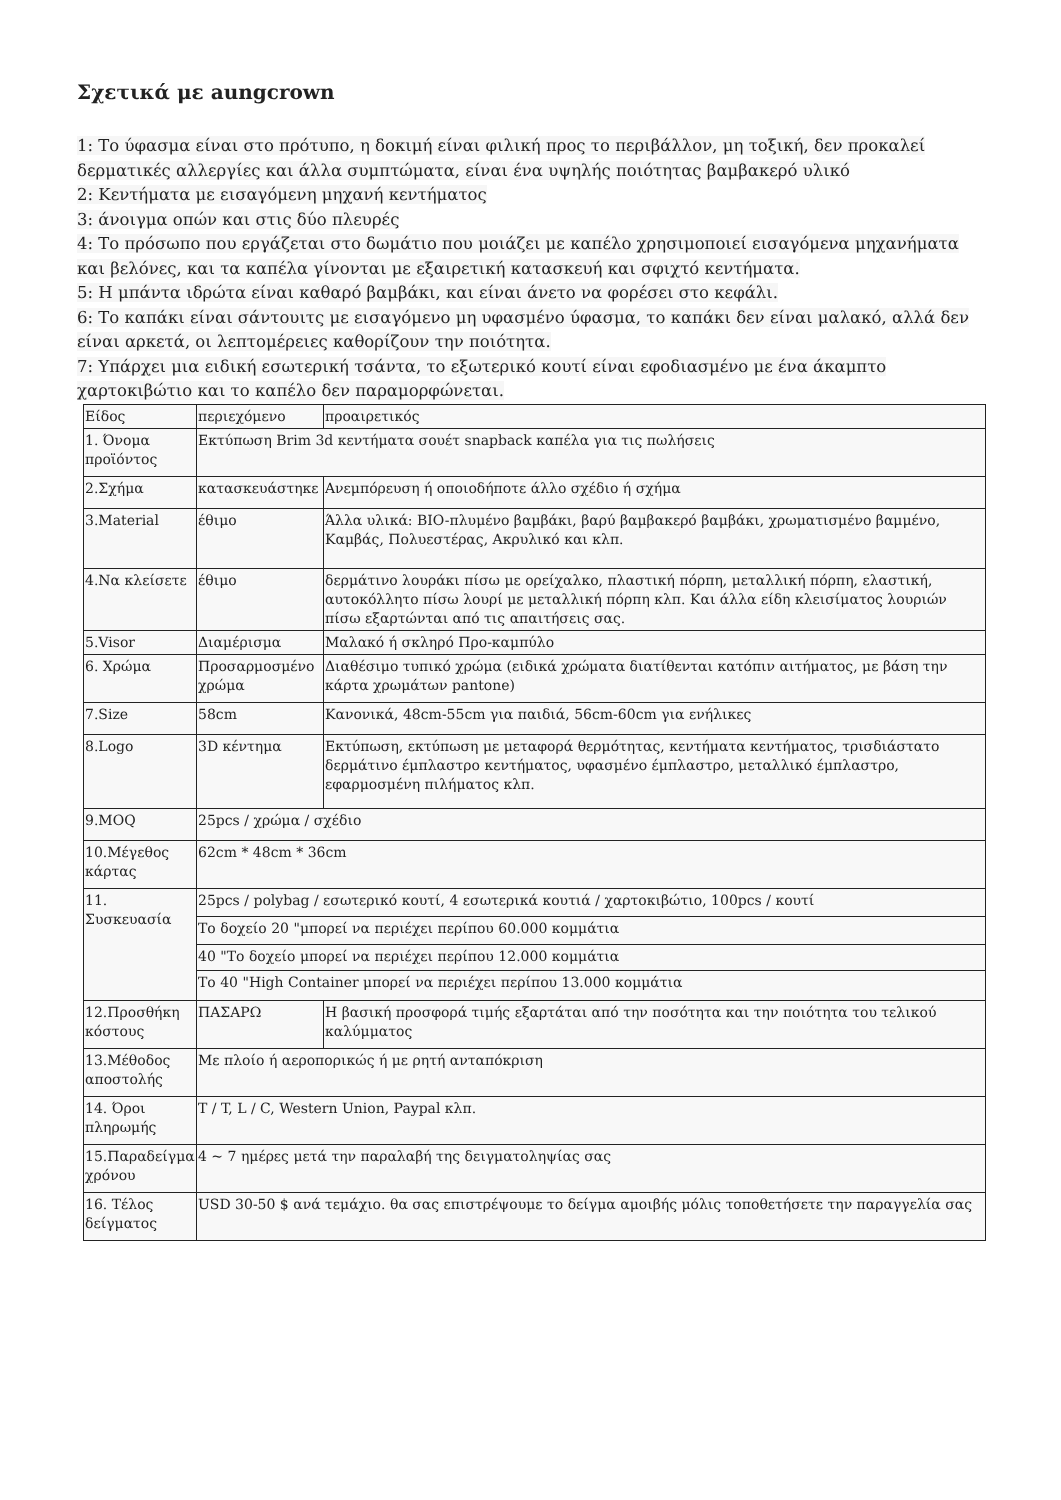Σχετικά με aungcrown
1: Το ύφασμα είναι στο πρότυπο, η δοκιμή είναι φιλική προς το περιβάλλον, μη τοξική, δεν προκαλεί δερματικές αλλεργίες και άλλα συμπτώματα, είναι ένα υψηλής ποιότητας βαμβακερό υλικό
2: Κεντήματα με εισαγόμενη μηχανή κεντήματος
3: άνοιγμα οπών και στις δύο πλευρές
4: Το πρόσωπο που εργάζεται στο δωμάτιο που μοιάζει με καπέλο χρησιμοποιεί εισαγόμενα μηχανήματα και βελόνες, και τα καπέλα γίνονται με εξαιρετική κατασκευή και σφιχτό κεντήματα.
5: Η μπάντα ιδρώτα είναι καθαρό βαμβάκι, και είναι άνετο να φορέσει στο κεφάλι.
6: Το καπάκι είναι σάντουιτς με εισαγόμενο μη υφασμένο ύφασμα, το καπάκι δεν είναι μαλακό, αλλά δεν είναι αρκετά, οι λεπτομέρειες καθορίζουν την ποιότητα.
7: Υπάρχει μια ειδική εσωτερική τσάντα, το εξωτερικό κουτί είναι εφοδιασμένο με ένα άκαμπτο χαρτοκιβώτιο και το καπέλο δεν παραμορφώνεται.
| Είδος | περιεχόμενο | προαιρετικός |
| 1. Όνομα προϊόντος | Εκτύπωση Brim 3d κεντήματα σουέτ snapback καπέλα για τις πωλήσεις | |
| 2.Σχήμα | κατασκευάστηκε | Ανεμπόρευση ή οποιοδήποτε άλλο σχέδιο ή σχήμα |
| 3.Material | έθιμο | Άλλα υλικά: BIO-πλυμένο βαμβάκι, βαρύ βαμβακερό βαμβάκι, χρωματισμένο βαμμένο, Καμβάς, Πολυεστέρας, Ακρυλικό και κλπ. |
| 4.Να κλείσετε | έθιμο | δερμάτινο λουράκι πίσω με ορείχαλκο, πλαστική πόρπη, μεταλλική πόρπη, ελαστική, αυτοκόλλητο πίσω λουρί με μεταλλική πόρπη κλπ. Και άλλα είδη κλεισίματος λουριών πίσω εξαρτώνται από τις απαιτήσεις σας. |
| 5.Visor | Διαμέρισμα | Μαλακό ή σκληρό Προ-καμπύλο |
| 6. Χρώμα | Προσαρμοσμένο χρώμα | Διαθέσιμο τυπικό χρώμα (ειδικά χρώματα διατίθενται κατόπιν αιτήματος, με βάση την κάρτα χρωμάτων pantone) |
| 7.Size | 58cm | Κανονικά, 48cm-55cm για παιδιά, 56cm-60cm για ενήλικες |
| 8.Logo | 3D κέντημα | Εκτύπωση, εκτύπωση με μεταφορά θερμότητας, κεντήματα κεντήματος, τρισδιάστατο δερμάτινο έμπλαστρο κεντήματος, υφασμένο έμπλαστρο, μεταλλικό έμπλαστρο, εφαρμοσμένη πιλήματος κλπ. |
| 9.MOQ | 25pcs / χρώμα / σχέδιο | |
| 10.Μέγεθος κάρτας | 62cm * 48cm * 36cm | |
| 11. Συσκευασία | 25pcs / polybag / εσωτερικό κουτί, 4 εσωτερικά κουτιά / χαρτοκιβώτιο, 100pcs / κουτί | |
| | Το δοχείο 20 "μπορεί να περιέχει περίπου 60.000 κομμάτια | |
| | 40 "Το δοχείο μπορεί να περιέχει περίπου 12.000 κομμάτια | |
| | Το 40 "High Container μπορεί να περιέχει περίπου 13.000 κομμάτια | |
| 12.Προσθήκη κόστους | ΠΑΣΑΡΩ | Η βασική προσφορά τιμής εξαρτάται από την ποσότητα και την ποιότητα του τελικού καλύμματος |
| 13.Μέθοδος αποστολής | Με πλοίο ή αεροπορικώς ή με ρητή ανταπόκριση | |
| 14. Όροι πληρωμής | T / T, L / C, Western Union, Paypal κλπ. | |
| 15.Παραδείγμα χρόνου | 4 ~ 7 ημέρες μετά την παραλαβή της δειγματοληψίας σας | |
| 16. Τέλος δείγματος | USD 30-50 $ ανά τεμάχιο. θα σας επιστρέψουμε το δείγμα αμοιβής μόλις τοποθετήσετε την παραγγελία σας | |